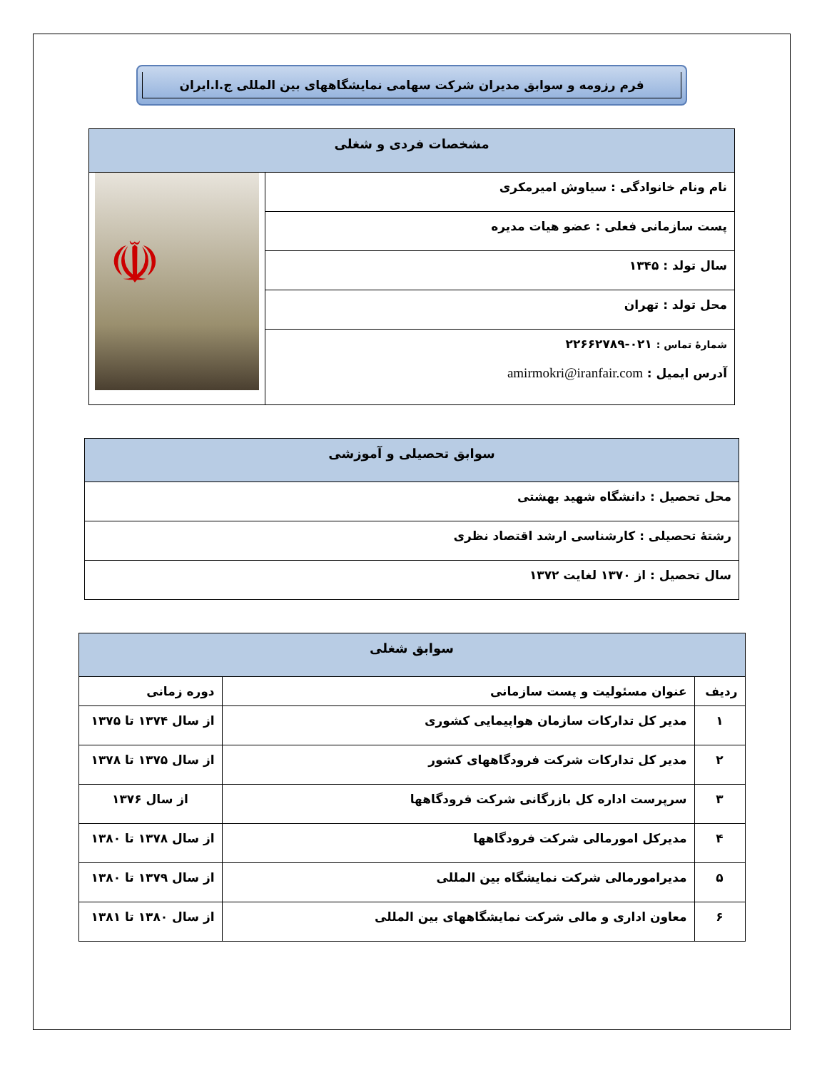فرم رزومه و سوابق مدیران شرکت سهامی نمایشگاههای بین المللی ج.ا.ایران
| مشخصات فردی و شغلی | |
| --- | --- |
| نام ونام خانوادگی : سیاوش امیرمکری | ☫ |
| پست سازمانی فعلی : عضو هیات مدیره | |
| سال تولد : ۱۳۴۵ | |
| محل تولد : تهران | |
| شمارهٔ تماس : ۰۲۱-۲۲۶۶۲۷۸۹ آدرس ایمیل : amirmokri@iranfair.com | |
| سوابق تحصیلی و آموزشی |
| --- |
| محل تحصیل : دانشگاه شهید بهشتی |
| رشتهٔ تحصیلی : کارشناسی ارشد اقتصاد نظری |
| سال تحصیل : از ۱۳۷۰ لغایت ۱۳۷۲ |
| سوابق شغلی | | |
| --- | --- | --- |
| ردیف | عنوان مسئولیت و پست سازمانی | دوره زمانی |
| ۱ | مدیر کل تدارکات سازمان هواپیمایی کشوری | از سال ۱۳۷۴ تا ۱۳۷۵ |
| ۲ | مدیر کل تدارکات شرکت فرودگاههای کشور | از سال ۱۳۷۵ تا ۱۳۷۸ |
| ۳ | سرپرست اداره کل بازرگانی شرکت فرودگاهها | از سال ۱۳۷۶ |
| ۴ | مدیرکل امورمالی شرکت فرودگاهها | از سال ۱۳۷۸ تا ۱۳۸۰ |
| ۵ | مدیرامورمالی شرکت نمایشگاه بین المللی | از سال ۱۳۷۹ تا ۱۳۸۰ |
| ۶ | معاون اداری و مالی شرکت نمایشگاههای بین المللی | از سال ۱۳۸۰ تا ۱۳۸۱ |